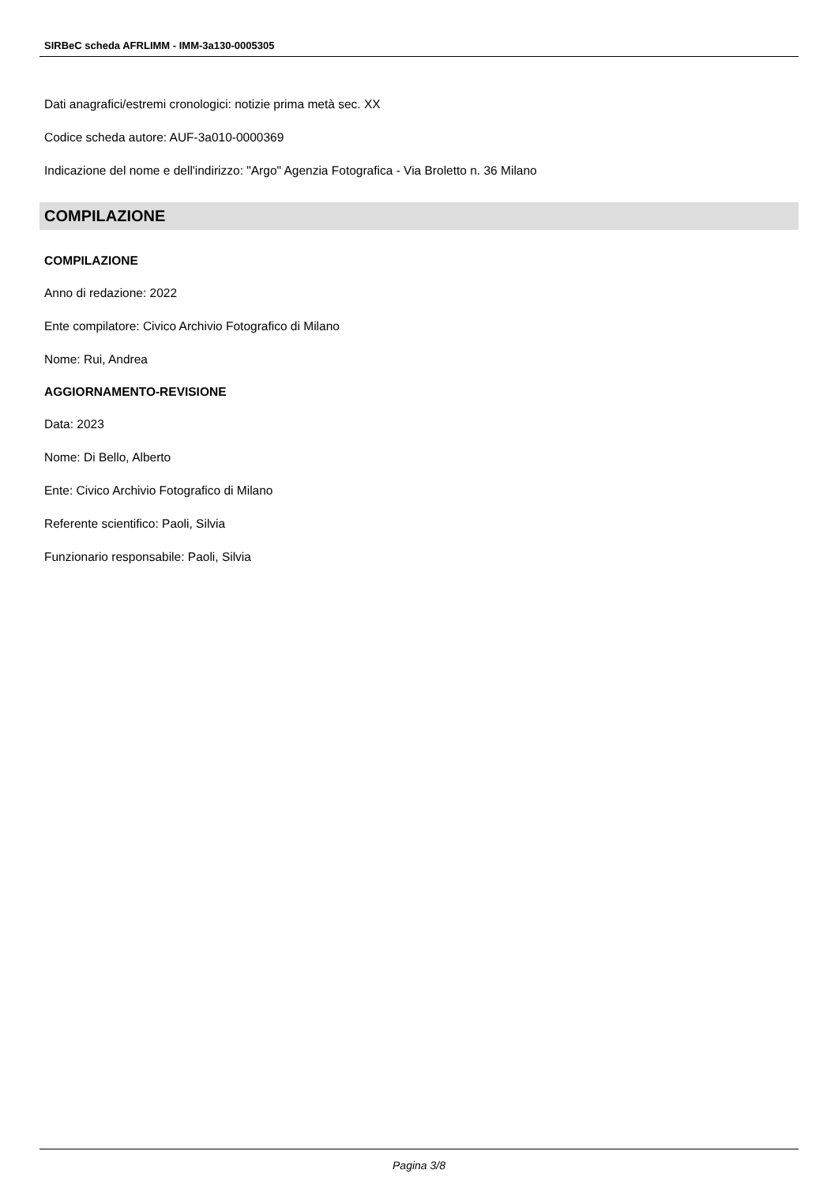SIRBeC scheda AFRLIMM - IMM-3a130-0005305
Dati anagrafici/estremi cronologici: notizie prima metà sec. XX
Codice scheda autore: AUF-3a010-0000369
Indicazione del nome e dell'indirizzo: "Argo" Agenzia Fotografica - Via Broletto n. 36 Milano
COMPILAZIONE
COMPILAZIONE
Anno di redazione: 2022
Ente compilatore: Civico Archivio Fotografico di Milano
Nome: Rui, Andrea
AGGIORNAMENTO-REVISIONE
Data: 2023
Nome: Di Bello, Alberto
Ente: Civico Archivio Fotografico di Milano
Referente scientifico: Paoli, Silvia
Funzionario responsabile: Paoli, Silvia
Pagina 3/8